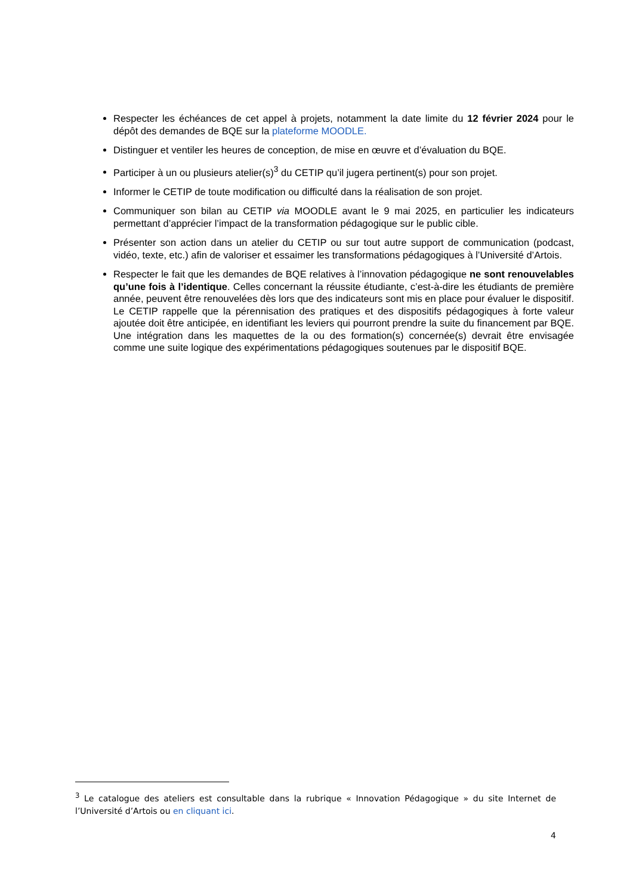Respecter les échéances de cet appel à projets, notamment la date limite du 12 février 2024 pour le dépôt des demandes de BQE sur la plateforme MOODLE.
Distinguer et ventiler les heures de conception, de mise en œuvre et d’évaluation du BQE.
Participer à un ou plusieurs atelier(s)<sup>3</sup> du CETIP qu’il jugera pertinent(s) pour son projet.
Informer le CETIP de toute modification ou difficulté dans la réalisation de son projet.
Communiquer son bilan au CETIP via MOODLE avant le 9 mai 2025, en particulier les indicateurs permettant d’apprécier l’impact de la transformation pédagogique sur le public cible.
Présenter son action dans un atelier du CETIP ou sur tout autre support de communication (podcast, vidéo, texte, etc.) afin de valoriser et essaimer les transformations pédagogiques à l’Université d’Artois.
Respecter le fait que les demandes de BQE relatives à l’innovation pédagogique ne sont renouvelables qu’une fois à l’identique. Celles concernant la réussite étudiante, c’est-à-dire les étudiants de première année, peuvent être renouvelées dès lors que des indicateurs sont mis en place pour évaluer le dispositif. Le CETIP rappelle que la pérennisation des pratiques et des dispositifs pédagogiques à forte valeur ajoutée doit être anticipée, en identifiant les leviers qui pourront prendre la suite du financement par BQE. Une intégration dans les maquettes de la ou des formation(s) concernée(s) devrait être envisagée comme une suite logique des expérimentations pédagogiques soutenues par le dispositif BQE.
<sup>3</sup> Le catalogue des ateliers est consultable dans la rubrique « Innovation Pédagogique » du site Internet de l’Université d’Artois ou en cliquant ici.
4